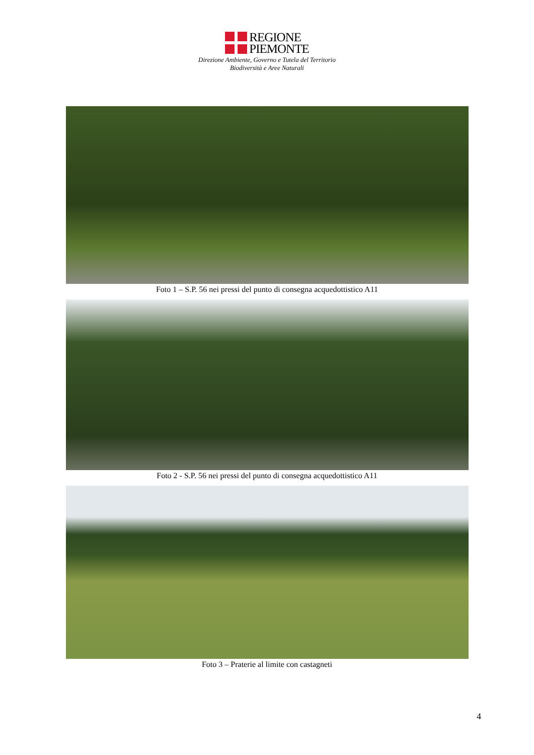REGIONE
PIEMONTE
Direzione Ambiente, Governo e Tutela del Territorio
Biodiversità e Aree Naturali
Foto 1 – S.P. 56 nei pressi del punto di consegna acquedottistico A11
Foto 2 - S.P. 56 nei pressi del punto di consegna acquedottistico A11
Foto 3 – Praterie al limite con castagneti
4